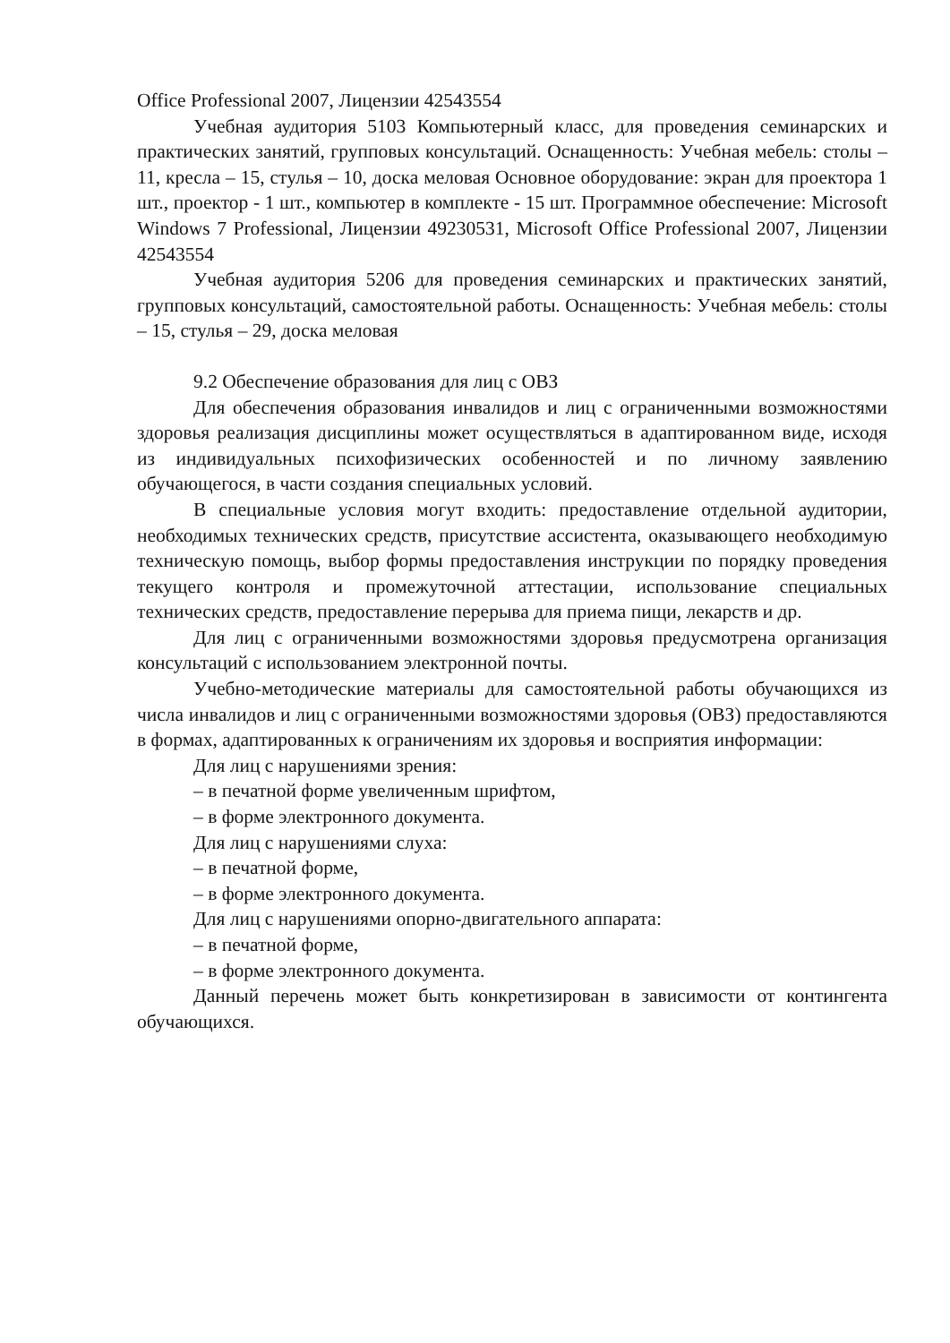Office Professional 2007, Лицензии 42543554
Учебная аудитория 5103 Компьютерный класс, для проведения семинарских и практических занятий, групповых консультаций. Оснащенность: Учебная мебель: столы – 11, кресла – 15, стулья – 10, доска меловая Основное оборудование: экран для проектора 1 шт., проектор - 1 шт., компьютер в комплекте - 15 шт. Программное обеспечение: Microsoft Windows 7 Professional, Лицензии 49230531, Microsoft Office Professional 2007, Лицензии 42543554
Учебная аудитория 5206 для проведения семинарских и практических занятий, групповых консультаций, самостоятельной работы. Оснащенность: Учебная мебель: столы – 15, стулья – 29, доска меловая
9.2 Обеспечение образования для лиц с ОВЗ
Для обеспечения образования инвалидов и лиц с ограниченными возможностями здоровья реализация дисциплины может осуществляться в адаптированном виде, исходя из индивидуальных психофизических особенностей и по личному заявлению обучающегося, в части создания специальных условий.
В специальные условия могут входить: предоставление отдельной аудитории, необходимых технических средств, присутствие ассистента, оказывающего необходимую техническую помощь, выбор формы предоставления инструкции по порядку проведения текущего контроля и промежуточной аттестации, использование специальных технических средств, предоставление перерыва для приема пищи, лекарств и др.
Для лиц с ограниченными возможностями здоровья предусмотрена организация консультаций с использованием электронной почты.
Учебно-методические материалы для самостоятельной работы обучающихся из числа инвалидов и лиц с ограниченными возможностями здоровья (ОВЗ) предоставляются в формах, адаптированных к ограничениям их здоровья и восприятия информации:
Для лиц с нарушениями зрения:
– в печатной форме увеличенным шрифтом,
– в форме электронного документа.
Для лиц с нарушениями слуха:
– в печатной форме,
– в форме электронного документа.
Для лиц с нарушениями опорно-двигательного аппарата:
– в печатной форме,
– в форме электронного документа.
Данный перечень может быть конкретизирован в зависимости от контингента обучающихся.